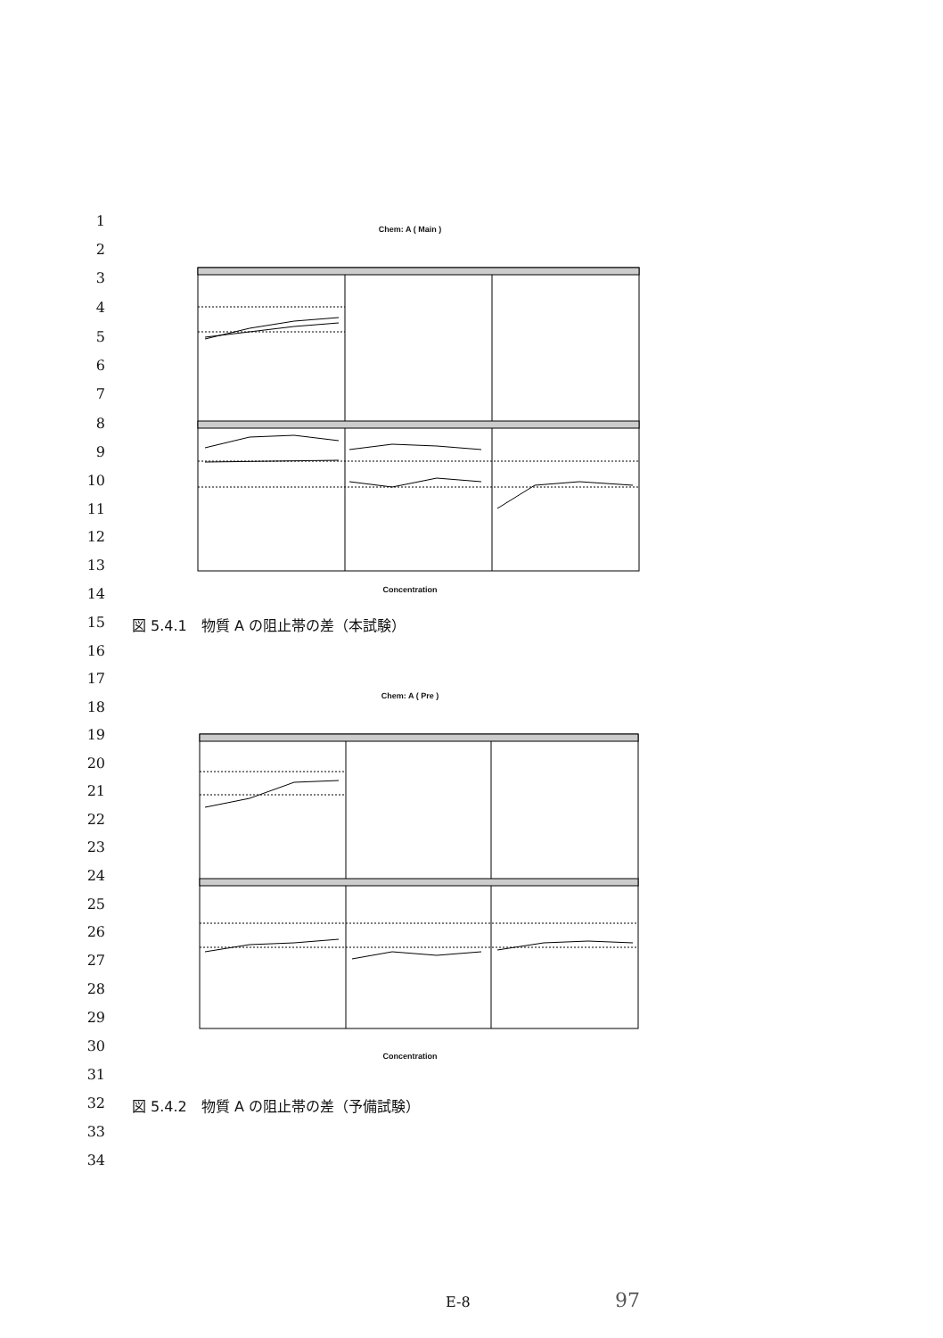1
2
3
4
5
6
7
8
9
10
11
12
13
14
15
16
17
18
19
20
21
22
23
24
25
26
27
28
29
30
31
32
33
34
Chem: A ( Main )
Concentration
図 5.4.1　物質 A の阻止帯の差（本試験）
Chem: A ( Pre )
Concentration
図 5.4.2　物質 A の阻止帯の差（予備試験）
E-8 97